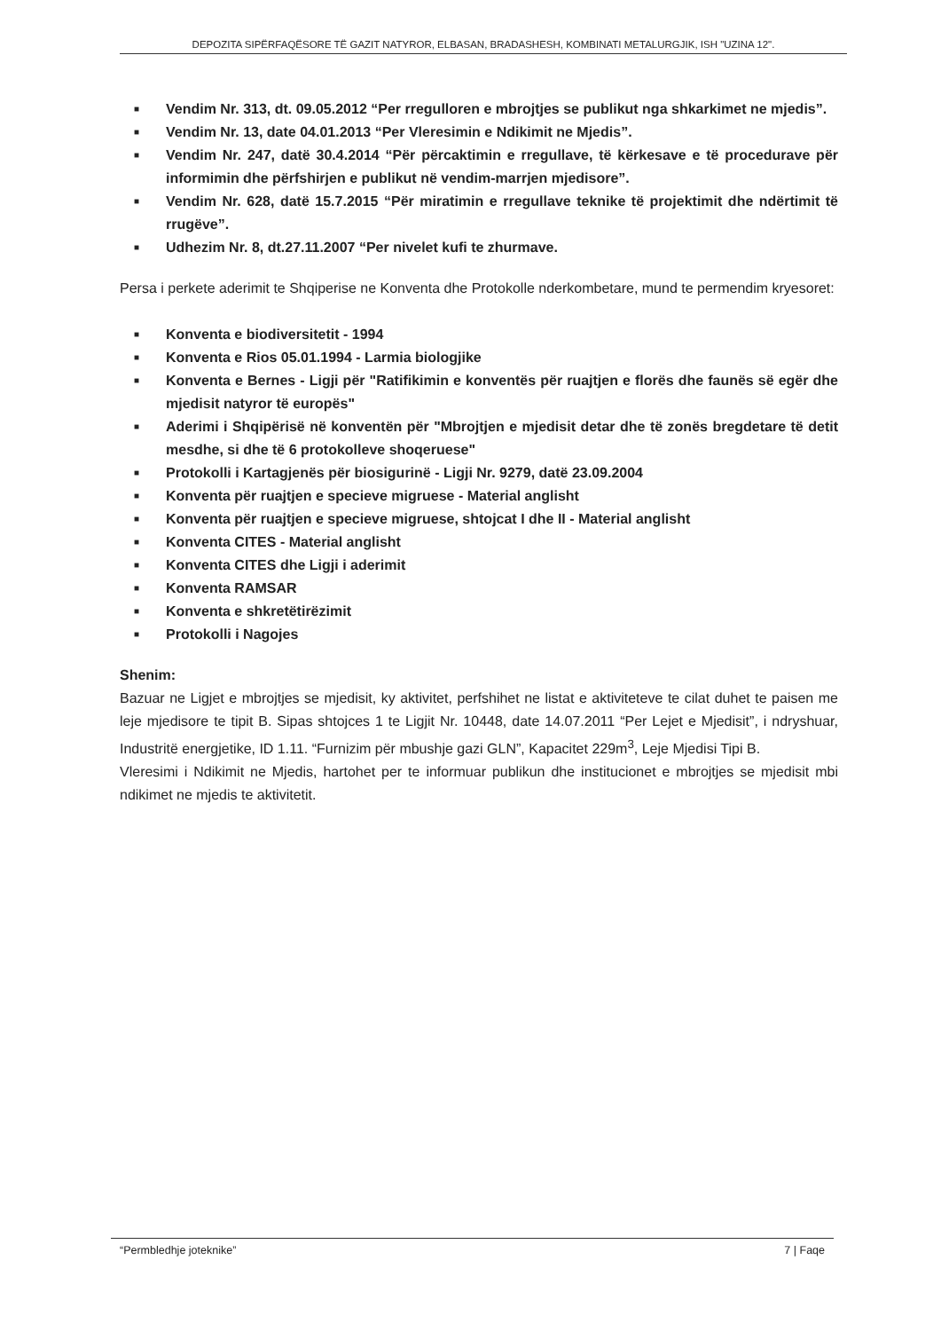DEPOZITA SIPËRFAQËSORE TË GAZIT NATYROR, ELBASAN, BRADASHESH, KOMBINATI METALURGJIK, ISH "UZINA 12".
■ Vendim Nr. 313, dt. 09.05.2012 “Per rregulloren e mbrojtjes se publikut nga shkarkimet ne mjedis”.
■ Vendim Nr. 13, date 04.01.2013 “Per Vleresimin e Ndikimit ne Mjedis”.
■ Vendim Nr. 247, datë 30.4.2014 “Për përcaktimin e rregullave, të kërkesave e të procedurave për informimin dhe përfshirjen e publikut në vendim-marrjen mjedisore”.
■ Vendim Nr. 628, datë 15.7.2015 “Për miratimin e rregullave teknike të projektimit dhe ndërtimit të rrugëve”.
■ Udhezim Nr. 8, dt.27.11.2007 “Per nivelet kufi te zhurmave.
Persa i perkete aderimit te Shqiperise ne Konventa dhe Protokolle nderkombetare, mund te permendim kryesoret:
■ Konventa e biodiversitetit - 1994
■ Konventa e Rios 05.01.1994 - Larmia biologjike
■ Konventa e Bernes - Ligji për "Ratifikimin e konventës për ruajtjen e florës dhe faunës së egër dhe mjedisit natyror të europës"
■ Aderimi i Shqipërisë në konventën për "Mbrojtjen e mjedisit detar dhe të zonës bregdetare të detit mesdhe, si dhe të 6 protokolleve shoqeruese"
■ Protokolli i Kartagjenës për biosigurinë - Ligji Nr. 9279, datë 23.09.2004
■ Konventa për ruajtjen e specieve migruese - Material anglisht
■ Konventa për ruajtjen e specieve migruese, shtojcat I dhe II - Material anglisht
■ Konventa CITES - Material anglisht
■ Konventa CITES dhe Ligji i aderimit
■ Konventa RAMSAR
■ Konventa e shkretëtirëzimit
■ Protokolli i Nagojes
Shenim:
Bazuar ne Ligjet e mbrojtjes se mjedisit, ky aktivitet, perfshihet ne listat e aktiviteteve te cilat duhet te paisen me leje mjedisore te tipit B. Sipas shtojces 1 te Ligjit Nr. 10448, date 14.07.2011 “Per Lejet e Mjedisit”, i ndryshuar, Industritë energjetike, ID 1.11. “Furnizim për mbushje gazi GLN”, Kapacitet 229m<sup>3</sup>, Leje Mjedisi Tipi B.
Vleresimi i Ndikimit ne Mjedis, hartohet per te informuar publikun dhe institucionet e mbrojtjes se mjedisit mbi ndikimet ne mjedis te aktivitetit.
“Permbledhje joteknike” 7 | Faqe